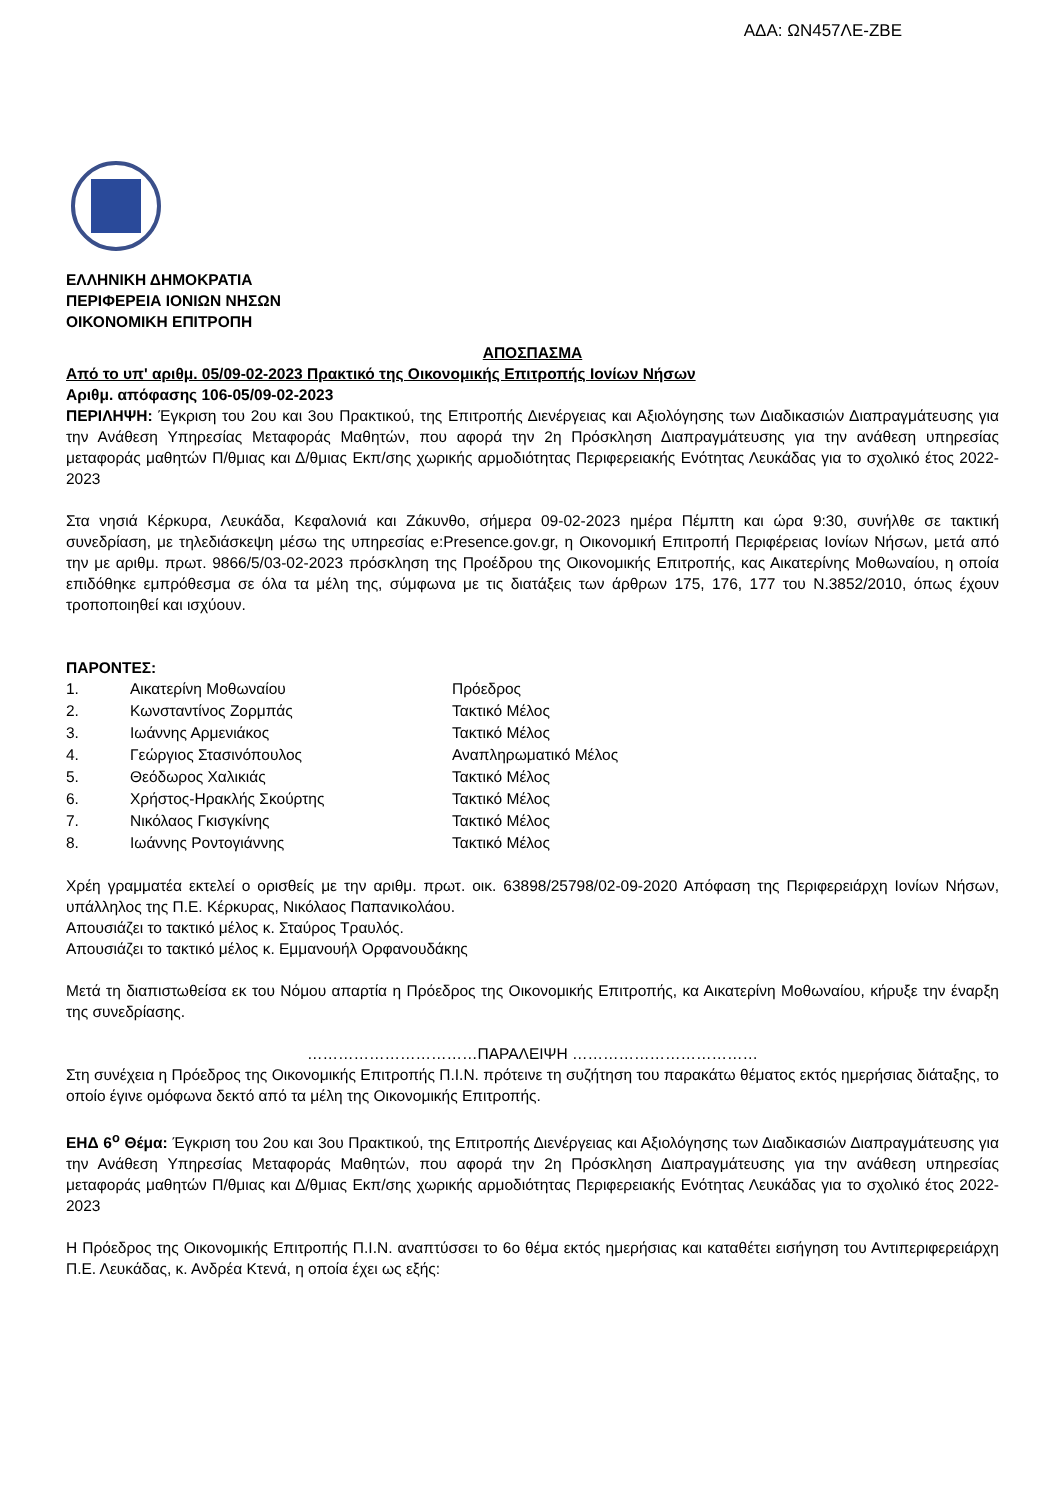ΑΔΑ: ΩΝ457ΛΕ-ΖΒΕ
ΕΛΛΗΝΙΚΗ ΔΗΜΟΚΡΑΤΙΑ
ΠΕΡΙΦΕΡΕΙΑ ΙΟΝΙΩΝ ΝΗΣΩΝ
ΟΙΚΟΝΟΜΙΚΗ ΕΠΙΤΡΟΠΗ
ΑΠΟΣΠΑΣΜΑ
Από το υπ' αριθμ. 05/09-02-2023 Πρακτικό της Οικονομικής Επιτροπής Ιονίων Νήσων
Αριθμ. απόφασης 106-05/09-02-2023
ΠΕΡΙΛΗΨΗ: Έγκριση του 2ου και 3ου Πρακτικού, της Επιτροπής Διενέργειας και Αξιολόγησης των Διαδικασιών Διαπραγμάτευσης για την Ανάθεση Υπηρεσίας Μεταφοράς Μαθητών, που αφορά την 2η Πρόσκληση Διαπραγμάτευσης για την ανάθεση υπηρεσίας μεταφοράς μαθητών Π/θμιας και Δ/θμιας Εκπ/σης χωρικής αρμοδιότητας Περιφερειακής Ενότητας Λευκάδας για το σχολικό έτος 2022-2023
Στα νησιά Κέρκυρα, Λευκάδα, Κεφαλονιά και Ζάκυνθο, σήμερα 09-02-2023 ημέρα Πέμπτη και ώρα 9:30, συνήλθε σε τακτική συνεδρίαση, με τηλεδιάσκεψη μέσω της υπηρεσίας e:Presence.gov.gr, η Οικονομική Επιτροπή Περιφέρειας Ιονίων Νήσων, μετά από την με αριθμ. πρωτ. 9866/5/03-02-2023 πρόσκληση της Προέδρου της Οικονομικής Επιτροπής, κας Αικατερίνης Μοθωναίου, η οποία επιδόθηκε εμπρόθεσμα σε όλα τα μέλη της, σύμφωνα με τις διατάξεις των άρθρων 175, 176, 177 του Ν.3852/2010, όπως έχουν τροποποιηθεί και ισχύουν.
ΠΑΡΟΝΤΕΣ:
| 1. | Αικατερίνη Μοθωναίου | Πρόεδρος |
| 2. | Κωνσταντίνος Ζορμπάς | Τακτικό Μέλος |
| 3. | Ιωάννης Αρμενιάκος | Τακτικό Μέλος |
| 4. | Γεώργιος Στασινόπουλος | Αναπληρωματικό Μέλος |
| 5. | Θεόδωρος Χαλικιάς | Τακτικό Μέλος |
| 6. | Χρήστος-Ηρακλής Σκούρτης | Τακτικό Μέλος |
| 7. | Νικόλαος Γκισγκίνης | Τακτικό Μέλος |
| 8. | Ιωάννης Ροντογιάννης | Τακτικό Μέλος |
Χρέη γραμματέα εκτελεί ο ορισθείς με την αριθμ. πρωτ. οικ. 63898/25798/02-09-2020 Απόφαση της Περιφερειάρχη Ιονίων Νήσων, υπάλληλος της Π.Ε. Κέρκυρας, Νικόλαος Παπανικολάου.
Απουσιάζει το τακτικό μέλος κ. Σταύρος Τραυλός.
Απουσιάζει το τακτικό μέλος κ. Εμμανουήλ Ορφανουδάκης
Μετά τη διαπιστωθείσα εκ του Νόμου απαρτία η Πρόεδρος της Οικονομικής Επιτροπής, κα Αικατερίνη Μοθωναίου, κήρυξε την έναρξη της συνεδρίασης.
……………………………ΠΑΡΑΛΕΙΨΗ ………………………………
Στη συνέχεια η Πρόεδρος της Οικονομικής Επιτροπής Π.Ι.Ν. πρότεινε τη συζήτηση του παρακάτω θέματος εκτός ημερήσιας διάταξης, το οποίο έγινε ομόφωνα δεκτό από τα μέλη της Οικονομικής Επιτροπής.
ΕΗΔ 6<sup>ο</sup> Θέμα: Έγκριση του 2ου και 3ου Πρακτικού, της Επιτροπής Διενέργειας και Αξιολόγησης των Διαδικασιών Διαπραγμάτευσης για την Ανάθεση Υπηρεσίας Μεταφοράς Μαθητών, που αφορά την 2η Πρόσκληση Διαπραγμάτευσης για την ανάθεση υπηρεσίας μεταφοράς μαθητών Π/θμιας και Δ/θμιας Εκπ/σης χωρικής αρμοδιότητας Περιφερειακής Ενότητας Λευκάδας για το σχολικό έτος 2022-2023
Η Πρόεδρος της Οικονομικής Επιτροπής Π.Ι.Ν. αναπτύσσει το 6ο θέμα εκτός ημερήσιας και καταθέτει εισήγηση του Αντιπεριφερειάρχη Π.Ε. Λευκάδας, κ. Ανδρέα Κτενά, η οποία έχει ως εξής: